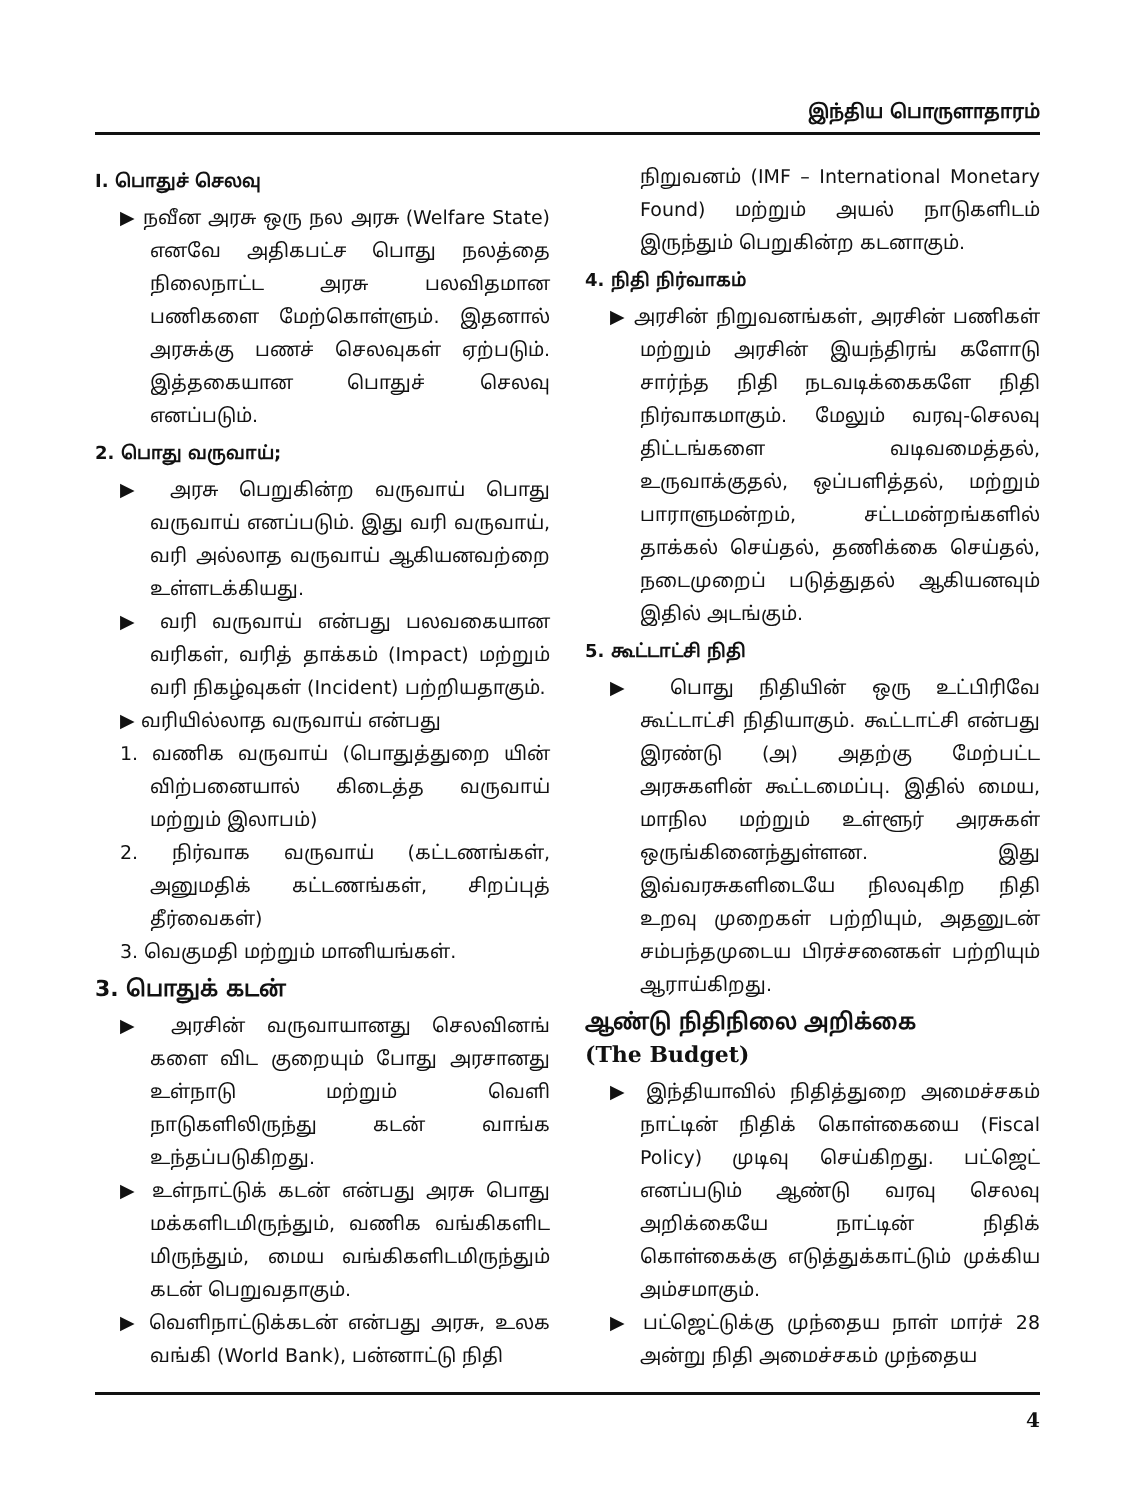இந்திய பொருளாதாரம்
I. பொதுச் செலவு
▶ நவீன அரசு ஒரு நல அரசு (Welfare State) எனவே அதிகபட்ச பொது நலத்தை நிலைநாட்ட அரசு பலவிதமான பணிகளை மேற்கொள்ளும். இதனால் அரசுக்கு பணச் செலவுகள் ஏற்படும். இத்தகையான பொதுச் செலவு எனப்படும்.
2. பொது வருவாய்;
▶ அரசு பெறுகின்ற வருவாய் பொது வருவாய் எனப்படும். இது வரி வருவாய், வரி அல்லாத வருவாய் ஆகியனவற்றை உள்ளடக்கியது.
▶ வரி வருவாய் என்பது பலவகையான வரிகள், வரித் தாக்கம் (Impact) மற்றும் வரி நிகழ்வுகள் (Incident) பற்றியதாகும்.
▶ வரியில்லாத வருவாய் என்பது
1. வணிக வருவாய் (பொதுத்துறை யின் விற்பனையால் கிடைத்த வருவாய் மற்றும் இலாபம்)
2. நிர்வாக வருவாய் (கட்டணங்கள், அனுமதிக் கட்டணங்கள், சிறப்புத் தீர்வைகள்)
3. வெகுமதி மற்றும் மானியங்கள்.
3. பொதுக் கடன்
▶ அரசின் வருவாயானது செலவினங் களை விட குறையும் போது அரசானது உள்நாடு மற்றும் வெளி நாடுகளிலிருந்து கடன் வாங்க உந்தப்படுகிறது.
▶ உள்நாட்டுக் கடன் என்பது அரசு பொது மக்களிடமிருந்தும், வணிக வங்கிகளிட மிருந்தும், மைய வங்கிகளிடமிருந்தும் கடன் பெறுவதாகும்.
▶ வெளிநாட்டுக்கடன் என்பது அரசு, உலக வங்கி (World Bank), பன்னாட்டு நிதி
நிறுவனம் (IMF – International Monetary Found) மற்றும் அயல் நாடுகளிடம் இருந்தும் பெறுகின்ற கடனாகும்.
4. நிதி நிர்வாகம்
▶ அரசின் நிறுவனங்கள், அரசின் பணிகள் மற்றும் அரசின் இயந்திரங் களோடு சார்ந்த நிதி நடவடிக்கைகளே நிதி நிர்வாகமாகும். மேலும் வரவு-செலவு திட்டங்களை வடிவமைத்தல், உருவாக்குதல், ஒப்பளித்தல், மற்றும் பாராளுமன்றம், சட்டமன்றங்களில் தாக்கல் செய்தல், தணிக்கை செய்தல், நடைமுறைப் படுத்துதல் ஆகியனவும் இதில் அடங்கும்.
5. கூட்டாட்சி நிதி
▶ பொது நிதியின் ஒரு உட்பிரிவே கூட்டாட்சி நிதியாகும். கூட்டாட்சி என்பது இரண்டு (அ) அதற்கு மேற்பட்ட அரசுகளின் கூட்டமைப்பு. இதில் மைய, மாநில மற்றும் உள்ளூர் அரசுகள் ஒருங்கினைந்துள்ளன. இது இவ்வரசுகளிடையே நிலவுகிற நிதி உறவு முறைகள் பற்றியும், அதனுடன் சம்பந்தமுடைய பிரச்சனைகள் பற்றியும் ஆராய்கிறது.
ஆண்டு நிதிநிலை அறிக்கை
(The Budget)
▶ இந்தியாவில் நிதித்துறை அமைச்சகம் நாட்டின் நிதிக் கொள்கையை (Fiscal Policy) முடிவு செய்கிறது. பட்ஜெட் எனப்படும் ஆண்டு வரவு செலவு அறிக்கையே நாட்டின் நிதிக் கொள்கைக்கு எடுத்துக்காட்டும் முக்கிய அம்சமாகும்.
▶ பட்ஜெட்டுக்கு முந்தைய நாள் மார்ச் 28 அன்று நிதி அமைச்சகம் முந்தைய
4